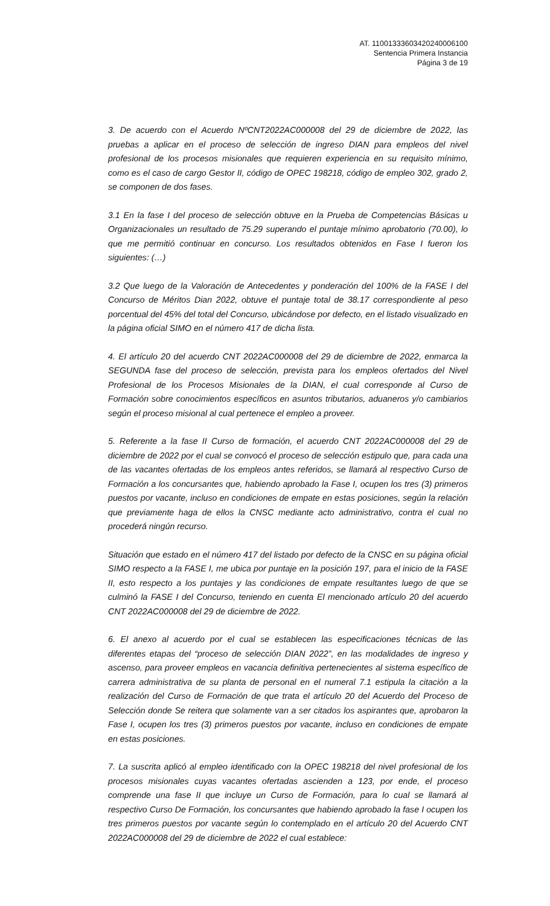AT. 11001333603420240006100
Sentencia Primera Instancia
Página 3 de 19
3. De acuerdo con el Acuerdo NºCNT2022AC000008 del 29 de diciembre de 2022, las pruebas a aplicar en el proceso de selección de ingreso DIAN para empleos del nivel profesional de los procesos misionales que requieren experiencia en su requisito mínimo, como es el caso de cargo Gestor II, código de OPEC 198218, código de empleo 302, grado 2, se componen de dos fases.
3.1 En la fase I del proceso de selección obtuve en la Prueba de Competencias Básicas u Organizacionales un resultado de 75.29 superando el puntaje mínimo aprobatorio (70.00), lo que me permitió continuar en concurso. Los resultados obtenidos en Fase I fueron los siguientes: (…)
3.2 Que luego de la Valoración de Antecedentes y ponderación del 100% de la FASE I del Concurso de Méritos Dian 2022, obtuve el puntaje total de 38.17 correspondiente al peso porcentual del 45% del total del Concurso, ubicándose por defecto, en el listado visualizado en la página oficial SIMO en el número 417 de dicha lista.
4. El artículo 20 del acuerdo CNT 2022AC000008 del 29 de diciembre de 2022, enmarca la SEGUNDA fase del proceso de selección, prevista para los empleos ofertados del Nivel Profesional de los Procesos Misionales de la DIAN, el cual corresponde al Curso de Formación sobre conocimientos específicos en asuntos tributarios, aduaneros y/o cambiarios según el proceso misional al cual pertenece el empleo a proveer.
5. Referente a la fase II Curso de formación, el acuerdo CNT 2022AC000008 del 29 de diciembre de 2022 por el cual se convocó el proceso de selección estipulo que, para cada una de las vacantes ofertadas de los empleos antes referidos, se llamará al respectivo Curso de Formación a los concursantes que, habiendo aprobado la Fase I, ocupen los tres (3) primeros puestos por vacante, incluso en condiciones de empate en estas posiciones, según la relación que previamente haga de ellos la CNSC mediante acto administrativo, contra el cual no procederá ningún recurso.
Situación que estado en el número 417 del listado por defecto de la CNSC en su página oficial SIMO respecto a la FASE I, me ubica por puntaje en la posición 197, para el inicio de la FASE II, esto respecto a los puntajes y las condiciones de empate resultantes luego de que se culminó la FASE I del Concurso, teniendo en cuenta El mencionado artículo 20 del acuerdo CNT 2022AC000008 del 29 de diciembre de 2022.
6. El anexo al acuerdo por el cual se establecen las especificaciones técnicas de las diferentes etapas del “proceso de selección DIAN 2022”, en las modalidades de ingreso y ascenso, para proveer empleos en vacancia definitiva pertenecientes al sistema específico de carrera administrativa de su planta de personal en el numeral 7.1 estipula la citación a la realización del Curso de Formación de que trata el artículo 20 del Acuerdo del Proceso de Selección donde Se reitera que solamente van a ser citados los aspirantes que, aprobaron la Fase I, ocupen los tres (3) primeros puestos por vacante, incluso en condiciones de empate en estas posiciones.
7. La suscrita aplicó al empleo identificado con la OPEC 198218 del nivel profesional de los procesos misionales cuyas vacantes ofertadas ascienden a 123, por ende, el proceso comprende una fase II que incluye un Curso de Formación, para lo cual se llamará al respectivo Curso De Formación, los concursantes que habiendo aprobado la fase I ocupen los tres primeros puestos por vacante según lo contemplado en el artículo 20 del Acuerdo CNT 2022AC000008 del 29 de diciembre de 2022 el cual establece: